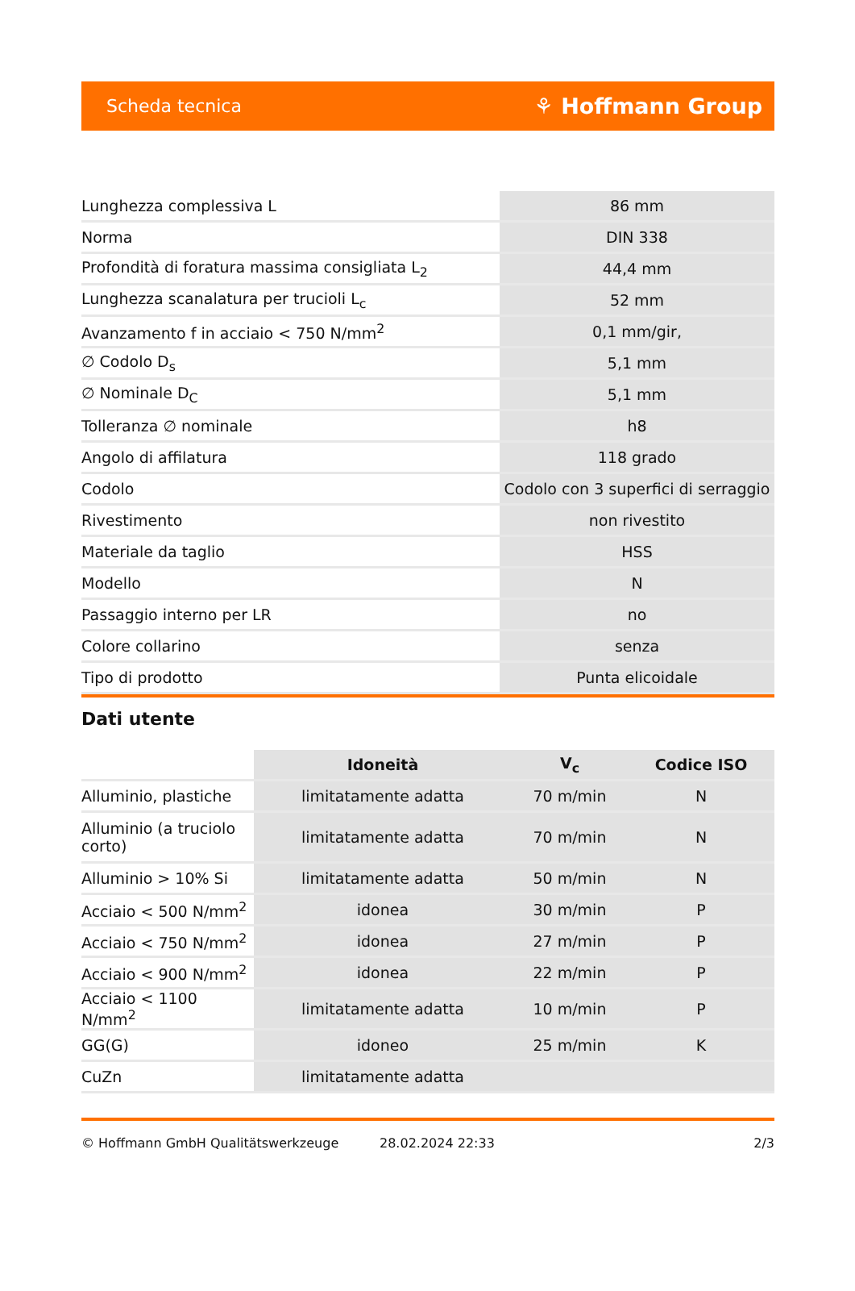Scheda tecnica ⚘ Hoffmann Group
| Lunghezza complessiva L | 86 mm |
| Norma | DIN 338 |
| Profondità di foratura massima consigliata L<sub>2</sub> | 44,4 mm |
| Lunghezza scanalatura per trucioli L<sub>c</sub> | 52 mm |
| Avanzamento f in acciaio < 750 N/mm<sup>2</sup> | 0,1 mm/gir, |
| ∅ Codolo D<sub>s</sub> | 5,1 mm |
| ∅ Nominale D<sub>C</sub> | 5,1 mm |
| Tolleranza ∅ nominale | h8 |
| Angolo di affilatura | 118 grado |
| Codolo | Codolo con 3 superfici di serraggio |
| Rivestimento | non rivestito |
| Materiale da taglio | HSS |
| Modello | N |
| Passaggio interno per LR | no |
| Colore collarino | senza |
| Tipo di prodotto | Punta elicoidale |
Dati utente
| | Idoneità | V<sub>c</sub> | Codice ISO |
| --- | --- | --- | --- |
| Alluminio, plastiche | limitatamente adatta | 70 m/min | N |
| Alluminio (a truciolo corto) | limitatamente adatta | 70 m/min | N |
| Alluminio > 10% Si | limitatamente adatta | 50 m/min | N |
| Acciaio < 500 N/mm<sup>2</sup> | idonea | 30 m/min | P |
| Acciaio < 750 N/mm<sup>2</sup> | idonea | 27 m/min | P |
| Acciaio < 900 N/mm<sup>2</sup> | idonea | 22 m/min | P |
| Acciaio < 1100 N/mm<sup>2</sup> | limitatamente adatta | 10 m/min | P |
| GG(G) | idoneo | 25 m/min | K |
| CuZn | limitatamente adatta | | |
© Hoffmann GmbH Qualitätswerkzeuge 28.02.2024 22:33 2/3